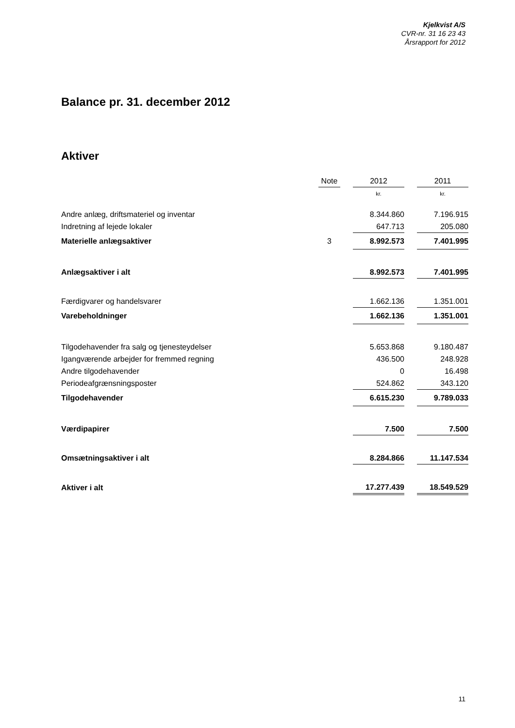Kjelkvist A/S
CVR-nr. 31 16 23 43
Årsrapport for 2012
Balance pr. 31. december 2012
Aktiver
| | Note | | 2012 | | 2011 |
| --- | --- | --- | --- | --- | --- |
| | | | kr. | | kr. |
| Andre anlæg, driftsmateriel og inventar | | | 8.344.860 | | 7.196.915 |
| Indretning af lejede lokaler | | | 647.713 | | 205.080 |
| Materielle anlægsaktiver | 3 | | 8.992.573 | | 7.401.995 |
| Anlægsaktiver i alt | | | 8.992.573 | | 7.401.995 |
| Færdigvarer og handelsvarer | | | 1.662.136 | | 1.351.001 |
| Varebeholdninger | | | 1.662.136 | | 1.351.001 |
| Tilgodehavender fra salg og tjenesteydelser | | | 5.653.868 | | 9.180.487 |
| Igangværende arbejder for fremmed regning | | | 436.500 | | 248.928 |
| Andre tilgodehavender | | | 0 | | 16.498 |
| Periodeafgrænsningsposter | | | 524.862 | | 343.120 |
| Tilgodehavender | | | 6.615.230 | | 9.789.033 |
| Værdipapirer | | | 7.500 | | 7.500 |
| Omsætningsaktiver i alt | | | 8.284.866 | | 11.147.534 |
| Aktiver i alt | | | 17.277.439 | | 18.549.529 |
11